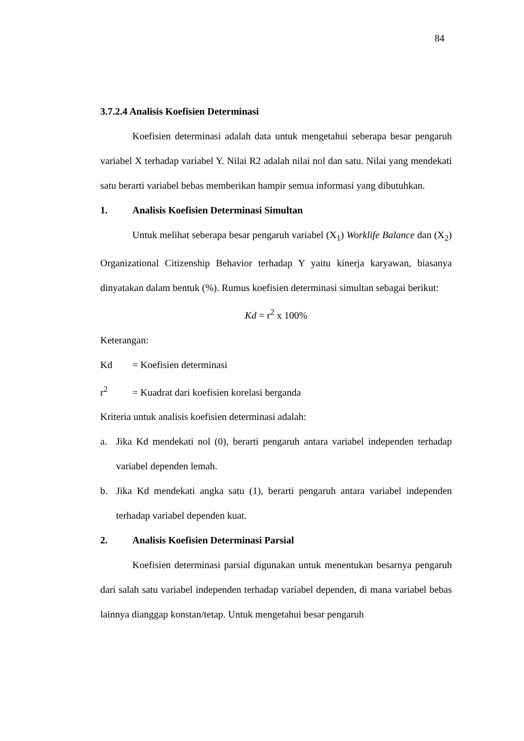84
3.7.2.4 Analisis Koefisien Determinasi
Koefisien determinasi adalah data untuk mengetahui seberapa besar pengaruh variabel X terhadap variabel Y. Nilai R2 adalah nilai nol dan satu. Nilai yang mendekati satu berarti variabel bebas memberikan hampir semua informasi yang dibutuhkan.
1. Analisis Koefisien Determinasi Simultan
Untuk melihat seberapa besar pengaruh variabel (X<sub>1</sub>) Worklife Balance dan (X<sub>2</sub>) Organizational Citizenship Behavior terhadap Y yaitu kinerja karyawan, biasanya dinyatakan dalam bentuk (%). Rumus koefisien determinasi simultan sebagai berikut:
Kd = r<sup>2</sup> x 100%
Keterangan:
Kd = Koefisien determinasi
r<sup>2</sup> = Kuadrat dari koefisien korelasi berganda
Kriteria untuk analisis koefisien determinasi adalah:
a. Jika Kd mendekati nol (0), berarti pengaruh antara variabel independen terhadap variabel dependen lemah.
b. Jika Kd mendekati angka satu (1), berarti pengaruh antara variabel independen terhadap variabel dependen kuat.
2. Analisis Koefisien Determinasi Parsial
Koefisien determinasi parsial digunakan untuk menentukan besarnya pengaruh dari salah satu variabel independen terhadap variabel dependen, di mana variabel bebas lainnya dianggap konstan/tetap. Untuk mengetahui besar pengaruh